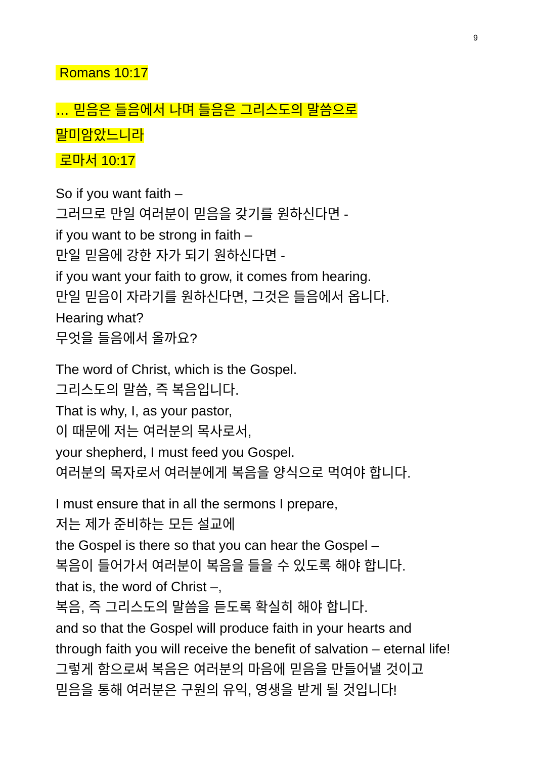9
Romans 10:17
… 믿음은 들음에서 나며 들음은 그리스도의 말씀으로
말미암았느니라
로마서 10:17
So if you want faith –
그러므로 만일 여러분이 믿음을 갖기를 원하신다면 -
if you want to be strong in faith –
만일 믿음에 강한 자가 되기 원하신다면 -
if you want your faith to grow, it comes from hearing.
만일 믿음이 자라기를 원하신다면, 그것은 들음에서 옵니다.
Hearing what?
무엇을 들음에서 올까요?
The word of Christ, which is the Gospel.
그리스도의 말씀, 즉 복음입니다.
That is why, I, as your pastor,
이 때문에 저는 여러분의 목사로서,
your shepherd, I must feed you Gospel.
여러분의 목자로서 여러분에게 복음을 양식으로 먹여야 합니다.
I must ensure that in all the sermons I prepare,
저는 제가 준비하는 모든 설교에
the Gospel is there so that you can hear the Gospel –
복음이 들어가서 여러분이 복음을 들을 수 있도록 해야 합니다.
that is, the word of Christ –,
복음, 즉 그리스도의 말씀을 듣도록 확실히 해야 합니다.
and so that the Gospel will produce faith in your hearts and
through faith you will receive the benefit of salvation – eternal life!
그렇게 함으로써 복음은 여러분의 마음에 믿음을 만들어낼 것이고
믿음을 통해 여러분은 구원의 유익, 영생을 받게 될 것입니다!